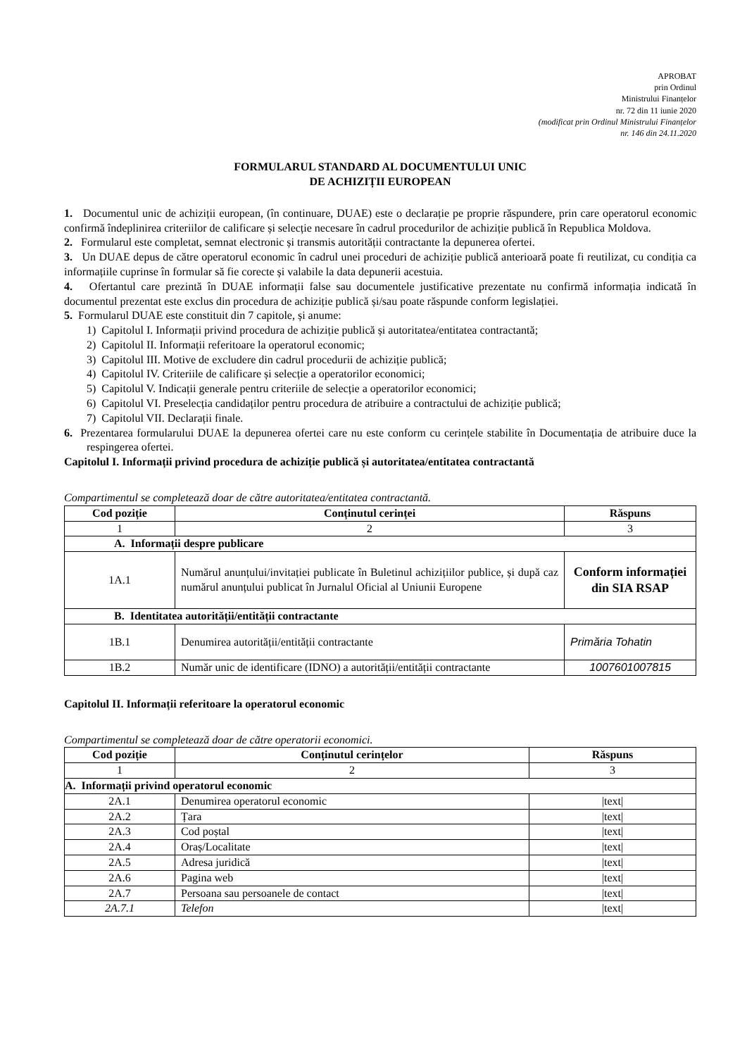APROBAT
prin Ordinul
Ministrului Finanțelor
nr. 72 din 11 iunie 2020
(modificat prin Ordinul Ministrului Finanțelor
nr. 146 din 24.11.2020
FORMULARUL STANDARD AL DOCUMENTULUI UNIC
DE ACHIZIȚII EUROPEAN
1. Documentul unic de achiziții european, (în continuare, DUAE) este o declarație pe proprie răspundere, prin care operatorul economic confirmă îndeplinirea criteriilor de calificare și selecție necesare în cadrul procedurilor de achiziție publică în Republica Moldova.
2. Formularul este completat, semnat electronic și transmis autorității contractante la depunerea ofertei.
3. Un DUAE depus de către operatorul economic în cadrul unei proceduri de achiziție publică anterioară poate fi reutilizat, cu condiția ca informațiile cuprinse în formular să fie corecte și valabile la data depunerii acestuia.
4. Ofertantul care prezintă în DUAE informații false sau documentele justificative prezentate nu confirmă informația indicată în documentul prezentat este exclus din procedura de achiziție publică și/sau poate răspunde conform legislației.
5. Formularul DUAE este constituit din 7 capitole, și anume:
1) Capitolul I. Informații privind procedura de achiziție publică și autoritatea/entitatea contractantă;
2) Capitolul II. Informații referitoare la operatorul economic;
3) Capitolul III. Motive de excludere din cadrul procedurii de achiziție publică;
4) Capitolul IV. Criteriile de calificare și selecție a operatorilor economici;
5) Capitolul V. Indicații generale pentru criteriile de selecție a operatorilor economici;
6) Capitolul VI. Preselecția candidaților pentru procedura de atribuire a contractului de achiziție publică;
7) Capitolul VII. Declarații finale.
6. Prezentarea formularului DUAE la depunerea ofertei care nu este conform cu cerințele stabilite în Documentația de atribuire duce la respingerea ofertei.
Capitolul I. Informații privind procedura de achiziție publică și autoritatea/entitatea contractantă
Compartimentul se completează doar de către autoritatea/entitatea contractantă.
| Cod poziție | Conținutul cerinței | Răspuns |
| --- | --- | --- |
| 1 | 2 | 3 |
| A. Informații despre publicare | | |
| 1A.1 | Numărul anunțului/invitației publicate în Buletinul achizițiilor publice, și după caz numărul anunțului publicat în Jurnalul Oficial al Uniunii Europene | Conform informației din SIA RSAP |
| B. Identitatea autorității/entității contractante | | |
| 1B.1 | Denumirea autorității/entității contractante | Primăria Tohatin |
| 1B.2 | Număr unic de identificare (IDNO) a autorității/entității contractante | 1007601007815 |
Capitolul II. Informații referitoare la operatorul economic
Compartimentul se completează doar de către operatorii economici.
| Cod poziție | Conținutul cerințelor | Răspuns |
| --- | --- | --- |
| 1 | 2 | 3 |
| A. Informații privind operatorul economic | | |
| 2A.1 | Denumirea operatorul economic | /text/ |
| 2A.2 | Țara | /text/ |
| 2A.3 | Cod poștal | /text/ |
| 2A.4 | Oraș/Localitate | /text/ |
| 2A.5 | Adresa juridică | /text/ |
| 2A.6 | Pagina web | /text/ |
| 2A.7 | Persoana sau persoanele de contact | /text/ |
| 2A.7.1 | Telefon | /text/ |